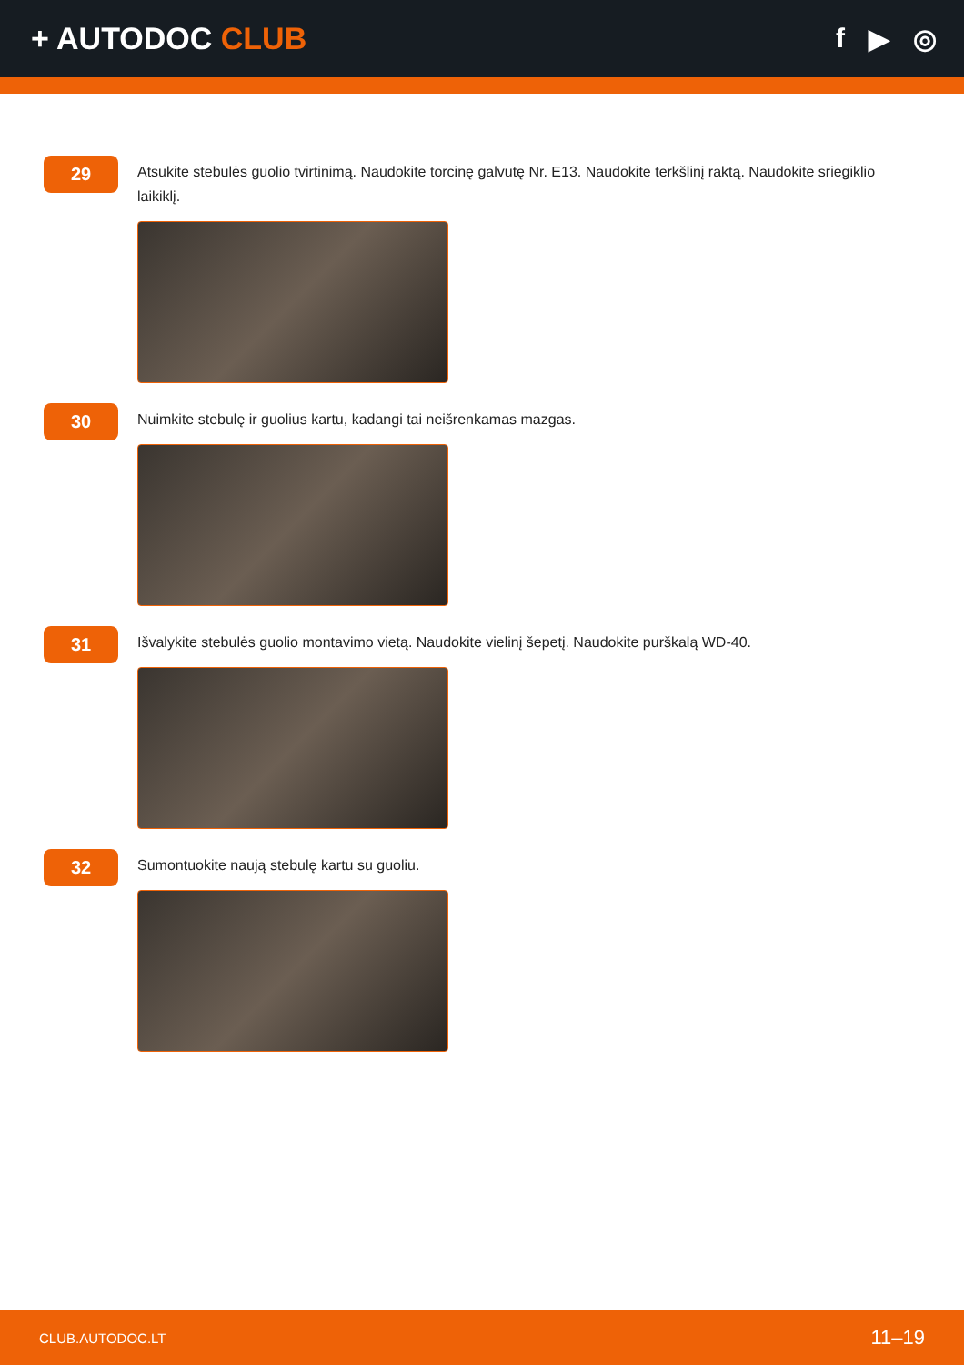+ AUTODOC CLUB f ▶ ◎
29
Atsukite stebulės guolio tvirtinimą. Naudokite torcinę galvutę Nr. E13. Naudokite terkšlinį raktą. Naudokite sriegiklio laikiklį.
30
Nuimkite stebulę ir guolius kartu, kadangi tai neišrenkamas mazgas.
31
Išvalykite stebulės guolio montavimo vietą. Naudokite vielinį šepetį. Naudokite purškalą WD-40.
32
Sumontuokite naują stebulę kartu su guoliu.
CLUB.AUTODOC.LT 11–19